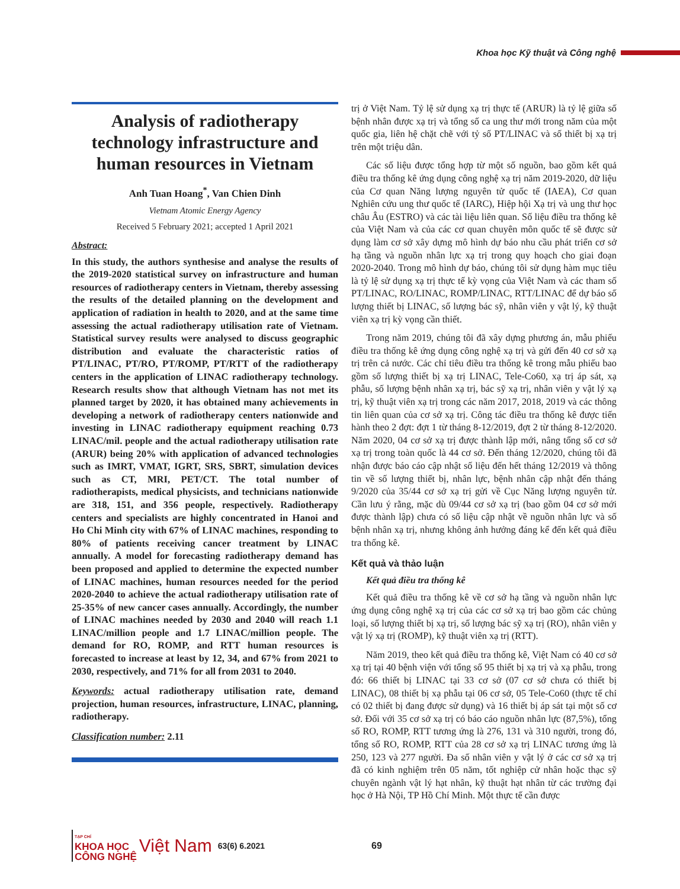Khoa học Kỹ thuật và Công nghệ
Analysis of radiotherapy technology infrastructure and human resources in Vietnam
Anh Tuan Hoang<sup>*</sup>, Van Chien Dinh
Vietnam Atomic Energy Agency
Received 5 February 2021; accepted 1 April 2021
Abstract:
In this study, the authors synthesise and analyse the results of the 2019-2020 statistical survey on infrastructure and human resources of radiotherapy centers in Vietnam, thereby assessing the results of the detailed planning on the development and application of radiation in health to 2020, and at the same time assessing the actual radiotherapy utilisation rate of Vietnam. Statistical survey results were analysed to discuss geographic distribution and evaluate the characteristic ratios of PT/LINAC, PT/RO, PT/ROMP, PT/RTT of the radiotherapy centers in the application of LINAC radiotherapy technology. Research results show that although Vietnam has not met its planned target by 2020, it has obtained many achievements in developing a network of radiotherapy centers nationwide and investing in LINAC radiotherapy equipment reaching 0.73 LINAC/mil. people and the actual radiotherapy utilisation rate (ARUR) being 20% with application of advanced technologies such as IMRT, VMAT, IGRT, SRS, SBRT, simulation devices such as CT, MRI, PET/CT. The total number of radiotherapists, medical physicists, and technicians nationwide are 318, 151, and 356 people, respectively. Radiotherapy centers and specialists are highly concentrated in Hanoi and Ho Chi Minh city with 67% of LINAC machines, responding to 80% of patients receiving cancer treatment by LINAC annually. A model for forecasting radiotherapy demand has been proposed and applied to determine the expected number of LINAC machines, human resources needed for the period 2020-2040 to achieve the actual radiotherapy utilisation rate of 25-35% of new cancer cases annually. Accordingly, the number of LINAC machines needed by 2030 and 2040 will reach 1.1 LINAC/million people and 1.7 LINAC/million people. The demand for RO, ROMP, and RTT human resources is forecasted to increase at least by 12, 34, and 67% from 2021 to 2030, respectively, and 71% for all from 2031 to 2040.
Keywords: actual radiotherapy utilisation rate, demand projection, human resources, infrastructure, LINAC, planning, radiotherapy.
Classification number: 2.11
trị ở Việt Nam. Tỷ lệ sử dụng xạ trị thực tế (ARUR) là tỷ lệ giữa số bệnh nhân được xạ trị và tổng số ca ung thư mới trong năm của một quốc gia, liên hệ chặt chẽ với tỷ số PT/LINAC và số thiết bị xạ trị trên một triệu dân.
Các số liệu được tổng hợp từ một số nguồn, bao gồm kết quả điều tra thống kê ứng dụng công nghệ xạ trị năm 2019-2020, dữ liệu của Cơ quan Năng lượng nguyên tử quốc tế (IAEA), Cơ quan Nghiên cứu ung thư quốc tế (IARC), Hiệp hội Xạ trị và ung thư học châu Âu (ESTRO) và các tài liệu liên quan. Số liệu điều tra thống kê của Việt Nam và của các cơ quan chuyên môn quốc tế sẽ được sử dụng làm cơ sở xây dựng mô hình dự báo nhu cầu phát triển cơ sở hạ tầng và nguồn nhân lực xạ trị trong quy hoạch cho giai đoạn 2020-2040. Trong mô hình dự báo, chúng tôi sử dụng hàm mục tiêu là tỷ lệ sử dụng xạ trị thực tế kỳ vọng của Việt Nam và các tham số PT/LINAC, RO/LINAC, ROMP/LINAC, RTT/LINAC để dự báo số lượng thiết bị LINAC, số lượng bác sỹ, nhân viên y vật lý, kỹ thuật viên xạ trị kỳ vọng cần thiết.
Trong năm 2019, chúng tôi đã xây dựng phương án, mẫu phiếu điều tra thống kê ứng dụng công nghệ xạ trị và gửi đến 40 cơ sở xạ trị trên cả nước. Các chỉ tiêu điều tra thống kê trong mẫu phiếu bao gồm số lượng thiết bị xạ trị LINAC, Tele-Co60, xạ trị áp sát, xạ phẫu, số lượng bệnh nhân xạ trị, bác sỹ xạ trị, nhân viên y vật lý xạ trị, kỹ thuật viên xạ trị trong các năm 2017, 2018, 2019 và các thông tin liên quan của cơ sở xạ trị. Công tác điều tra thống kê được tiến hành theo 2 đợt: đợt 1 từ tháng 8-12/2019, đợt 2 từ tháng 8-12/2020. Năm 2020, 04 cơ sở xạ trị được thành lập mới, nâng tổng số cơ sở xạ trị trong toàn quốc là 44 cơ sở. Đến tháng 12/2020, chúng tôi đã nhận được báo cáo cập nhật số liệu đến hết tháng 12/2019 và thông tin về số lượng thiết bị, nhân lực, bệnh nhân cập nhật đến tháng 9/2020 của 35/44 cơ sở xạ trị gửi về Cục Năng lượng nguyên tử. Cần lưu ý rằng, mặc dù 09/44 cơ sở xạ trị (bao gồm 04 cơ sở mới được thành lập) chưa có số liệu cập nhật về nguồn nhân lực và số bệnh nhân xạ trị, nhưng không ảnh hưởng đáng kể đến kết quả điều tra thống kê.
Kết quả và thảo luận
Kết quả điều tra thống kê
Kết quả điều tra thống kê về cơ sở hạ tầng và nguồn nhân lực ứng dụng công nghệ xạ trị của các cơ sở xạ trị bao gồm các chủng loại, số lượng thiết bị xạ trị, số lượng bác sỹ xạ trị (RO), nhân viên y vật lý xạ trị (ROMP), kỹ thuật viên xạ trị (RTT).
Năm 2019, theo kết quả điều tra thống kê, Việt Nam có 40 cơ sở xạ trị tại 40 bệnh viện với tổng số 95 thiết bị xạ trị và xạ phẫu, trong đó: 66 thiết bị LINAC tại 33 cơ sở (07 cơ sở chưa có thiết bị LINAC), 08 thiết bị xạ phẫu tại 06 cơ sở, 05 Tele-Co60 (thực tế chỉ có 02 thiết bị đang được sử dụng) và 16 thiết bị áp sát tại một số cơ sở. Đối với 35 cơ sở xạ trị có báo cáo nguồn nhân lực (87,5%), tổng số RO, ROMP, RTT tương ứng là 276, 131 và 310 người, trong đó, tổng số RO, ROMP, RTT của 28 cơ sở xạ trị LINAC tương ứng là 250, 123 và 277 người. Đa số nhân viên y vật lý ở các cơ sở xạ trị đã có kinh nghiệm trên 05 năm, tốt nghiệp cử nhân hoặc thạc sỹ chuyên ngành vật lý hạt nhân, kỹ thuật hạt nhân từ các trường đại học ở Hà Nội, TP Hồ Chí Minh. Một thực tế cần được
TẠP CHÍ
KHOA HỌC
CÔNG NGHỆ
Việt Nam 63(6) 6.2021 69